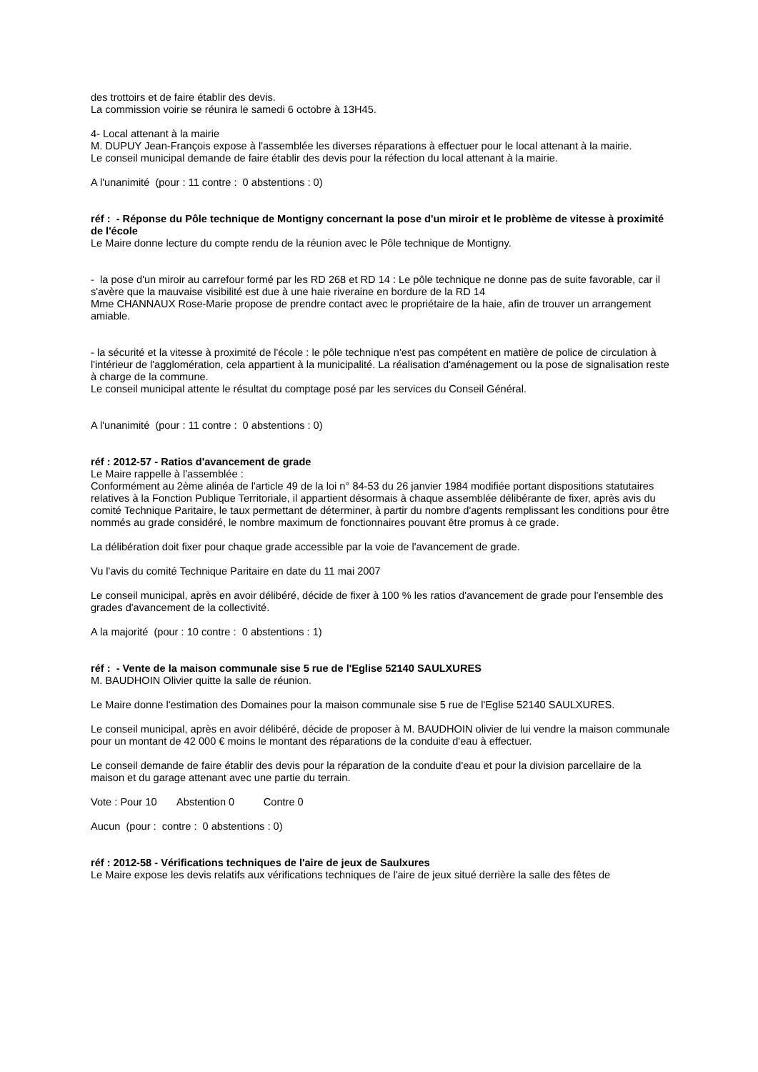des trottoirs et de faire établir des devis.
La commission voirie se réunira le samedi 6 octobre à 13H45.
4- Local attenant à la mairie
M. DUPUY Jean-François expose à l'assemblée les diverses réparations à effectuer pour le local attenant à la mairie.
Le conseil municipal demande de faire établir des devis pour la réfection du local attenant à la mairie.
A l'unanimité (pour : 11 contre : 0 abstentions : 0)
réf : - Réponse du Pôle technique de Montigny concernant la pose d'un miroir et le problème de vitesse à proximité de l'école
Le Maire donne lecture du compte rendu de la réunion avec le Pôle technique de Montigny.
- la pose d'un miroir au carrefour formé par les RD 268 et RD 14 : Le pôle technique ne donne pas de suite favorable, car il s'avère que la mauvaise visibilité est due à une haie riveraine en bordure de la RD 14
Mme CHANNAUX Rose-Marie propose de prendre contact avec le propriétaire de la haie, afin de trouver un arrangement amiable.
- la sécurité et la vitesse à proximité de l'école : le pôle technique n'est pas compétent en matière de police de circulation à l'intérieur de l'agglomération, cela appartient à la municipalité. La réalisation d'aménagement ou la pose de signalisation reste à charge de la commune.
Le conseil municipal attente le résultat du comptage posé par les services du Conseil Général.
A l'unanimité (pour : 11 contre : 0 abstentions : 0)
réf : 2012-57 - Ratios d'avancement de grade
Le Maire rappelle à l'assemblée :
Conformément au 2ème alinéa de l'article 49 de la loi n° 84-53 du 26 janvier 1984 modifiée portant dispositions statutaires relatives à la Fonction Publique Territoriale, il appartient désormais à chaque assemblée délibérante de fixer, après avis du comité Technique Paritaire, le taux permettant de déterminer, à partir du nombre d'agents remplissant les conditions pour être nommés au grade considéré, le nombre maximum de fonctionnaires pouvant être promus à ce grade.
La délibération doit fixer pour chaque grade accessible par la voie de l'avancement de grade.
Vu l'avis du comité Technique Paritaire en date du 11 mai 2007
Le conseil municipal, après en avoir délibéré, décide de fixer à 100 % les ratios d'avancement de grade pour l'ensemble des grades d'avancement de la collectivité.
A la majorité (pour : 10 contre : 0 abstentions : 1)
réf : - Vente de la maison communale sise 5 rue de l'Eglise 52140 SAULXURES
M. BAUDHOIN Olivier quitte la salle de réunion.
Le Maire donne l'estimation des Domaines pour la maison communale sise 5 rue de l'Eglise 52140 SAULXURES.
Le conseil municipal, après en avoir délibéré, décide de proposer à M. BAUDHOIN olivier de lui vendre la maison communale pour un montant de 42 000 € moins le montant des réparations de la conduite d'eau à effectuer.
Le conseil demande de faire établir des devis pour la réparation de la conduite d'eau et pour la division parcellaire de la maison et du garage attenant avec une partie du terrain.
Vote : Pour 10 Abstention 0 Contre 0
Aucun (pour : contre : 0 abstentions : 0)
réf : 2012-58 - Vérifications techniques de l'aire de jeux de Saulxures
Le Maire expose les devis relatifs aux vérifications techniques de l'aire de jeux situé derrière la salle des fêtes de